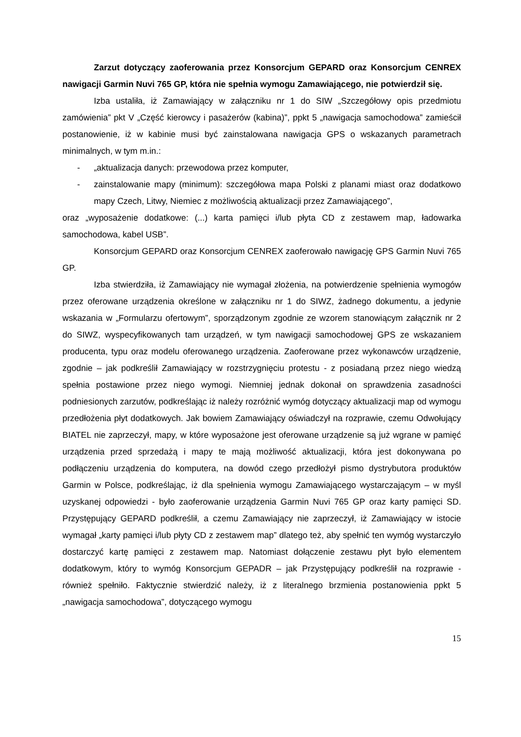Zarzut dotyczący zaoferowania przez Konsorcjum GEPARD oraz Konsorcjum CENREX nawigacji Garmin Nuvi 765 GP, która nie spełnia wymogu Zamawiającego, nie potwierdził się.
Izba ustaliła, iż Zamawiający w załączniku nr 1 do SIW „Szczegółowy opis przedmiotu zamówienia” pkt V „Część kierowcy i pasażerów (kabina)”, ppkt 5 „nawigacja samochodowa” zamieścił postanowienie, iż w kabinie musi być zainstalowana nawigacja GPS o wskazanych parametrach minimalnych, w tym m.in.:
- „aktualizacja danych: przewodowa przez komputer,
- zainstalowanie mapy (minimum): szczegółowa mapa Polski z planami miast oraz dodatkowo mapy Czech, Litwy, Niemiec z możliwością aktualizacji przez Zamawiającego”,
oraz „wyposażenie dodatkowe: (...) karta pamięci i/lub płyta CD z zestawem map, ładowarka samochodowa, kabel USB”.
Konsorcjum GEPARD oraz Konsorcjum CENREX zaoferowało nawigację GPS Garmin Nuvi 765 GP.
Izba stwierdziła, iż Zamawiający nie wymagał złożenia, na potwierdzenie spełnienia wymogów przez oferowane urządzenia określone w załączniku nr 1 do SIWZ, żadnego dokumentu, a jedynie wskazania w „Formularzu ofertowym”, sporządzonym zgodnie ze wzorem stanowiącym załącznik nr 2 do SIWZ, wyspecyfikowanych tam urządzeń, w tym nawigacji samochodowej GPS ze wskazaniem producenta, typu oraz modelu oferowanego urządzenia. Zaoferowane przez wykonawców urządzenie, zgodnie – jak podkreślił Zamawiający w rozstrzygnięciu protestu - z posiadaną przez niego wiedzą spełnia postawione przez niego wymogi. Niemniej jednak dokonał on sprawdzenia zasadności podniesionych zarzutów, podkreślając iż należy rozróżnić wymóg dotyczący aktualizacji map od wymogu przedłożenia płyt dodatkowych. Jak bowiem Zamawiający oświadczył na rozprawie, czemu Odwołujący BIATEL nie zaprzeczył, mapy, w które wyposażone jest oferowane urządzenie są już wgrane w pamięć urządzenia przed sprzedażą i mapy te mają możliwość aktualizacji, która jest dokonywana po podłączeniu urządzenia do komputera, na dowód czego przedłożył pismo dystrybutora produktów Garmin w Polsce, podkreślając, iż dla spełnienia wymogu Zamawiającego wystarczającym – w myśl uzyskanej odpowiedzi - było zaoferowanie urządzenia Garmin Nuvi 765 GP oraz karty pamięci SD. Przystępujący GEPARD podkreślił, a czemu Zamawiający nie zaprzeczył, iż Zamawiający w istocie wymagał „karty pamięci i/lub płyty CD z zestawem map” dlatego też, aby spełnić ten wymóg wystarczyło dostarczyć kartę pamięci z zestawem map. Natomiast dołączenie zestawu płyt było elementem dodatkowym, który to wymóg Konsorcjum GEPADR – jak Przystępujący podkreślił na rozprawie - również spełniło. Faktycznie stwierdzić należy, iż z literalnego brzmienia postanowienia ppkt 5 „nawigacja samochodowa”, dotyczącego wymogu
15